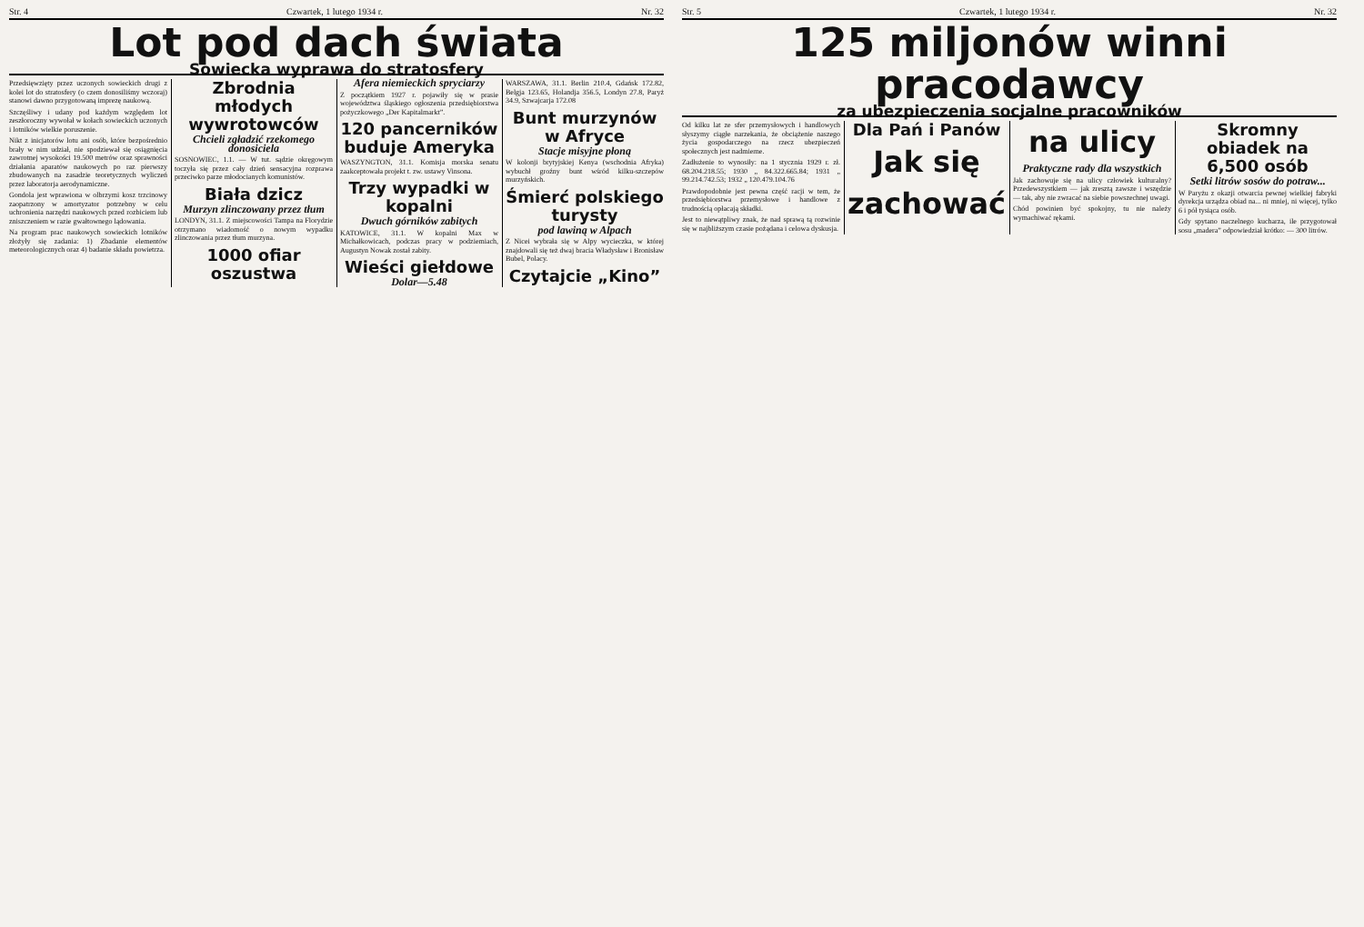Str. 4 Czwartek, 1 lutego 1934 r. Nr. 32
Lot pod dach świata
Sowiecka wyprawa do stratosfery
Przedsięwzięty przez uczonych sowieckich drugi z kolei lot do stratosfery (o czem donosiliśmy wczoraj) stanowi dawno przygotowaną imprezę naukową.
Szczęśliwy i udany pod każdym względem lot zeszłoroczny wywołał w kołach sowieckich uczonych i lotników wielkie poruszenie.
Nikt z inicjatorów lotu ani osób, które bezpośrednio brały w nim udział, nie spodziewał się osiągnięcia zawrotnej wysokości 19.500 metrów oraz sprawności działania aparatów naukowych po raz pierwszy zbudowanych na zasadzie teoretycznych wyliczeń przez laboratorja aerodynamiczne.
Gondola jest wprawiona w olbrzymi kosz trzcinowy zaopatrzony w amortyzator potrzebny w celu uchronienia narzędzi naukowych przed rozbiciem lub zniszczeniem w razie gwałtownego lądowania.
Na program prac naukowych sowieckich lotników złożyły się zadania: 1) Zbadanie elementów meteorologicznych oraz 4) badanie składu powietrza.
Zbrodnia młodych wywrotowców
Chcieli zgładzić rzekomego donosiciela
SOSNOWIEC, 1.1. — W tut. sądzie okręgowym toczyła się przez cały dzień sensacyjna rozprawa przeciwko parze młodocianych komunistów.
Biała dzicz
Murzyn zlinczowany przez tłum
LONDYN, 31.1. Z miejscowości Tampa na Florydzie otrzymano wiadomość o nowym wypadku zlinczowania przez tłum murzyna.
1000 ofiar oszustwa
Afera niemieckich spryciarzy
Z początkiem 1927 r. pojawiły się w prasie województwa śląskiego ogłoszenia przedsiębiorstwa pożyczkowego „Der Kapitalmarkt”.
120 pancerników buduje Ameryka
WASZYNGTON, 31.1. Komisja morska senatu zaakceptowała projekt t. zw. ustawy Vinsona.
Trzy wypadki w kopalni
Dwuch górników zabitych
KATOWICE, 31.1. W kopalni Max w Michałkowicach, podczas pracy w podziemiach, Augustyn Nowak został zabity.
Wieści giełdowe
Dolar—5.48
WARSZAWA, 31.1. Berlin 210.4, Gdańsk 172.82, Belgja 123.65, Holandja 356.5, Londyn 27.8, Paryż 34.9, Szwajcarja 172.08
Bunt murzynów w Afryce
Stacje misyjne płoną
W kolonji brytyjskiej Kenya (wschodnia Afryka) wybuchł groźny bunt wśród kilku-szczepów murzyńskich.
Śmierć polskiego turysty
pod lawiną w Alpach
Z Nicei wybrała się w Alpy wycieczka, w której znajdowali się też dwaj bracia Władysław i Bronisław Bubel, Polacy.
Czytajcie „Kino”
Str. 5 Czwartek, 1 lutego 1934 r. Nr. 32
125 miljonów winni pracodawcy
za ubezpieczenia socjalne pracowników
Od kilku lat ze sfer przemysłowych i handlowych słyszymy ciągłe narzekania, że obciążenie naszego życia gospodarczego na rzecz ubezpieczeń społecznych jest nadmierne.
Zadłużenie to wynosiły: na 1 stycznia 1929 r. zł. 68.204.218.55; 1930 „ 84.322.665.84; 1931 „ 99.214.742.53; 1932 „ 120.479.104.76
Prawdopodobnie jest pewna część racji w tem, że przedsiębiorstwa przemysłowe i handlowe z trudnością opłacają składki.
Jest to niewątpliwy znak, że nad sprawą tą rozwinie się w najbliższym czasie pożądana i celowa dyskusja.
Dla Pań i Panów
Jak się zachować na ulicy
Praktyczne rady dla wszystkich
Jak zachowuje się na ulicy człowiek kulturalny? Przedewszystkiem — jak zresztą zawsze i wszędzie — tak, aby nie zwracać na siebie powszechnej uwagi.
Chód powinien być spokojny, tu nie należy wymachiwać rękami.
Skromny obiadek na 6,500 osób
Setki litrów sosów do potraw...
W Paryżu z okazji otwarcia pewnej wielkiej fabryki dyrekcja urządza obiad na... ni mniej, ni więcej, tylko 6 i pół tysiąca osób.
Gdy spytano naczelnego kucharza, ile przygotował sosu „madera” odpowiedział krótko: — 300 litrów.